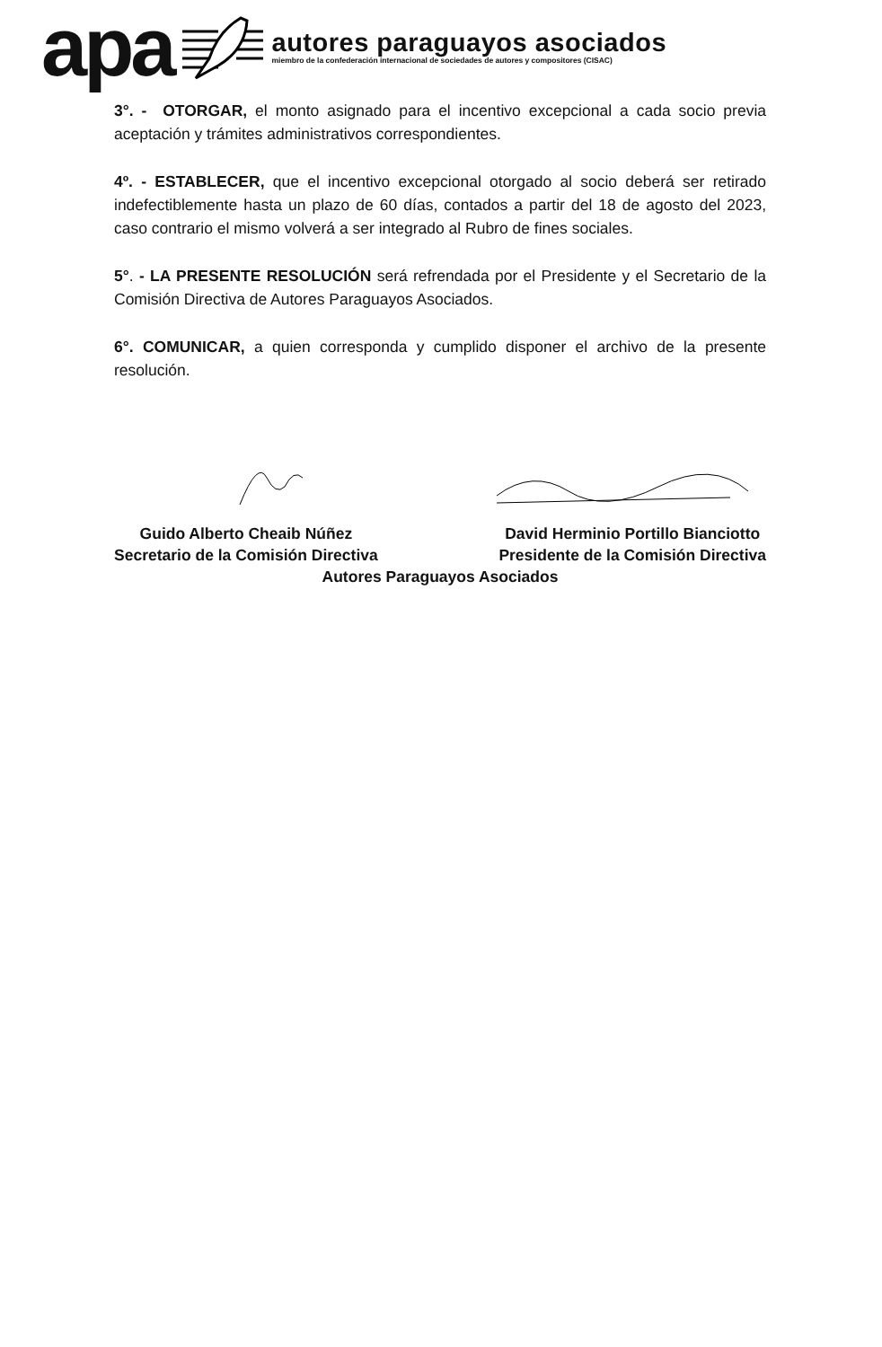apa
autores paraguayos asociados
miembro de la confederación internacional de sociedades de autores y compositores (CISAC)
3°. - OTORGAR, el monto asignado para el incentivo excepcional a cada socio previa aceptación y trámites administrativos correspondientes.
4º. - ESTABLECER, que el incentivo excepcional otorgado al socio deberá ser retirado indefectiblemente hasta un plazo de 60 días, contados a partir del 18 de agosto del 2023, caso contrario el mismo volverá a ser integrado al Rubro de fines sociales.
5°. - LA PRESENTE RESOLUCIÓN será refrendada por el Presidente y el Secretario de la Comisión Directiva de Autores Paraguayos Asociados.
6°. COMUNICAR, a quien corresponda y cumplido disponer el archivo de la presente resolución.
Guido Alberto Cheaib Núñez
Secretario de la Comisión Directiva
David Herminio Portillo Bianciotto
Presidente de la Comisión Directiva
Autores Paraguayos Asociados